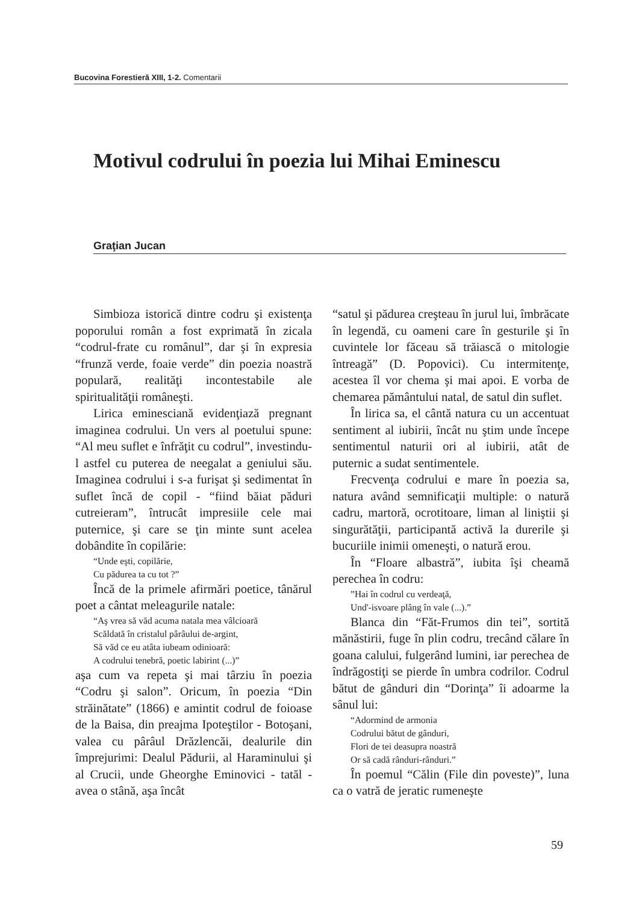Bucovina Forestieră XIII, 1-2. Comentarii
Motivul codrului în poezia lui Mihai Eminescu
Graţian Jucan
Simbioza istorică dintre codru şi existenţa poporului român a fost exprimată în zicala “codrul-frate cu românul”, dar şi în expresia “frunză verde, foaie verde” din poezia noastră populară, realităţi incontestabile ale spiritualităţii româneşti.
Lirica eminesciană evidenţiază pregnant imaginea codrului. Un vers al poetului spune: “Al meu suflet e înfrăţit cu codrul”, investindu-l astfel cu puterea de neegalat a geniului său. Imaginea codrului i s-a furişat şi sedimentat în suflet încă de copil - “fiind băiat păduri cutreieram”, întrucât impresiile cele mai puternice, şi care se ţin minte sunt acelea dobândite în copilărie:
“Unde eşti, copilărie,
Cu pădurea ta cu tot ?”
Încă de la primele afirmări poetice, tânărul poet a cântat meleagurile natale:
“Aş vrea să văd acuma natala mea vâlcioară
Scăldată în cristalul pârâului de-argint,
Să văd ce eu atâta iubeam odinioară:
A codrului tenebră, poetic labirint (...)”
aşa cum va repeta şi mai târziu în poezia “Codru şi salon”. Oricum, în poezia “Din străinătate” (1866) e amintit codrul de foioase de la Baisa, din preajma Ipoteştilor - Botoşani, valea cu pârâul Drăzlencăi, dealurile din împrejurimi: Dealul Pădurii, al Haraminului şi al Crucii, unde Gheorghe Eminovici - tatăl - avea o stână, aşa încât
“satul şi pădurea creşteau în jurul lui, îmbrăcate în legendă, cu oameni care în gesturile şi în cuvintele lor făceau să trăiască o mitologie întreagă” (D. Popovici). Cu intermitenţe, acestea îl vor chema şi mai apoi. E vorba de chemarea pământului natal, de satul din suflet.
În lirica sa, el cântă natura cu un accentuat sentiment al iubirii, încât nu ştim unde începe sentimentul naturii ori al iubirii, atât de puternic a sudat sentimentele.
Frecvenţa codrului e mare în poezia sa, natura având semnificaţii multiple: o natură cadru, martoră, ocrotitoare, liman al liniştii şi singurătăţii, participantă activă la durerile şi bucuriile inimii omeneşti, o natură erou.
În “Floare albastră”, iubita îşi cheamă perechea în codru:
”Hai în codrul cu verdeaţă,
Und'-isvoare plâng în vale (...).”
Blanca din “Făt-Frumos din tei”, sortită mănăstirii, fuge în plin codru, trecând călare în goana calului, fulgerând lumini, iar perechea de îndrăgostiţi se pierde în umbra codrilor. Codrul bătut de gânduri din “Dorinţa” îi adoarme la sânul lui:
“Adormind de armonia
Codrului bătut de gânduri,
Flori de tei deasupra noastră
Or să cadă rânduri-rânduri.”
În poemul “Călin (File din poveste)”, luna ca o vatră de jeratic rumeneşte
59